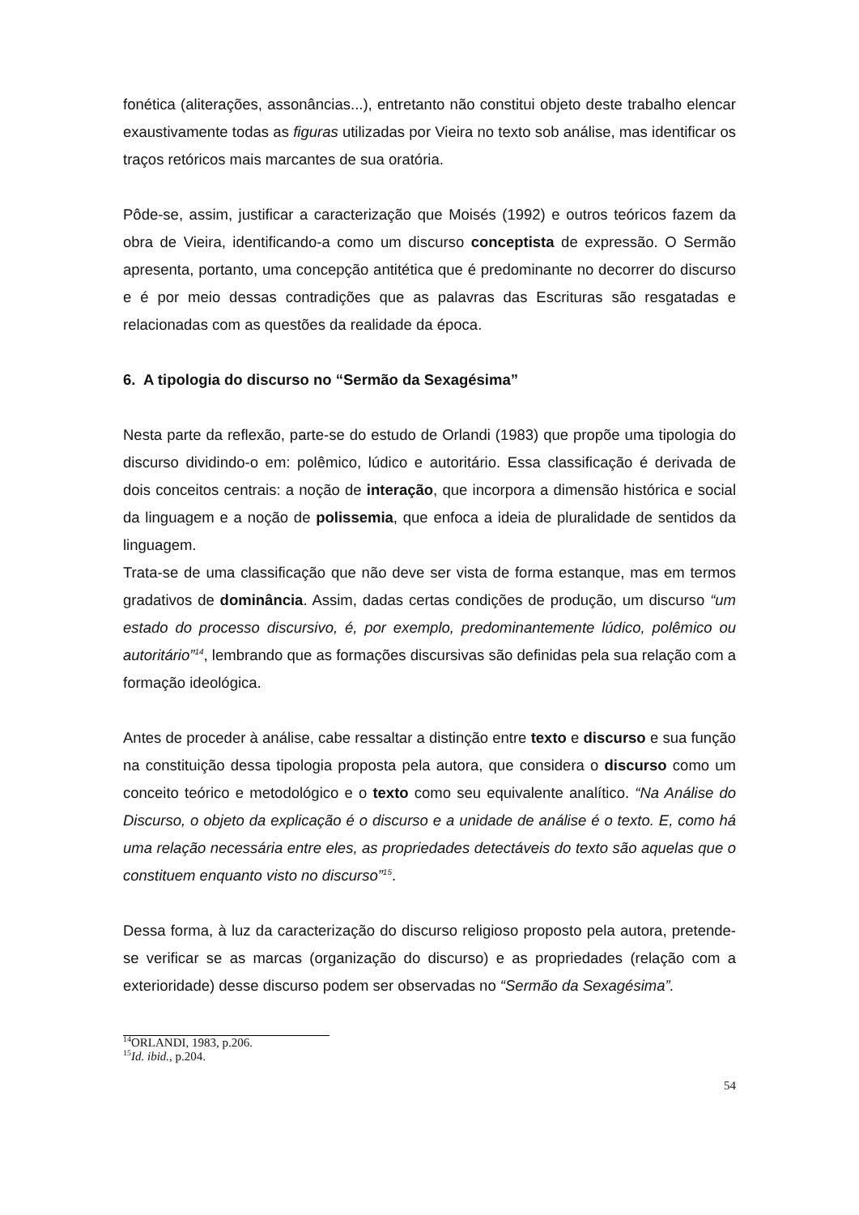fonética (aliterações, assonâncias...), entretanto não constitui objeto deste trabalho elencar exaustivamente todas as figuras utilizadas por Vieira no texto sob análise, mas identificar os traços retóricos mais marcantes de sua oratória.
Pôde-se, assim, justificar a caracterização que Moisés (1992) e outros teóricos fazem da obra de Vieira, identificando-a como um discurso conceptista de expressão. O Sermão apresenta, portanto, uma concepção antitética que é predominante no decorrer do discurso e é por meio dessas contradições que as palavras das Escrituras são resgatadas e relacionadas com as questões da realidade da época.
6. A tipologia do discurso no “Sermão da Sexagésima”
Nesta parte da reflexão, parte-se do estudo de Orlandi (1983) que propõe uma tipologia do discurso dividindo-o em: polêmico, lúdico e autoritário. Essa classificação é derivada de dois conceitos centrais: a noção de interação, que incorpora a dimensão histórica e social da linguagem e a noção de polissemia, que enfoca a ideia de pluralidade de sentidos da linguagem.
Trata-se de uma classificação que não deve ser vista de forma estanque, mas em termos gradativos de dominância. Assim, dadas certas condições de produção, um discurso “um estado do processo discursivo, é, por exemplo, predominantemente lúdico, polêmico ou autoritário”<sup>14</sup>, lembrando que as formações discursivas são definidas pela sua relação com a formação ideológica.
Antes de proceder à análise, cabe ressaltar a distinção entre texto e discurso e sua função na constituição dessa tipologia proposta pela autora, que considera o discurso como um conceito teórico e metodológico e o texto como seu equivalente analítico. “Na Análise do Discurso, o objeto da explicação é o discurso e a unidade de análise é o texto. E, como há uma relação necessária entre eles, as propriedades detectáveis do texto são aquelas que o constituem enquanto visto no discurso”<sup>15</sup>.
Dessa forma, à luz da caracterização do discurso religioso proposto pela autora, pretende-se verificar se as marcas (organização do discurso) e as propriedades (relação com a exterioridade) desse discurso podem ser observadas no “Sermão da Sexagésima”.
<sup>14</sup>ORLANDI, 1983, p.206.
<sup>15</sup> Id. ibid., p.204.
54